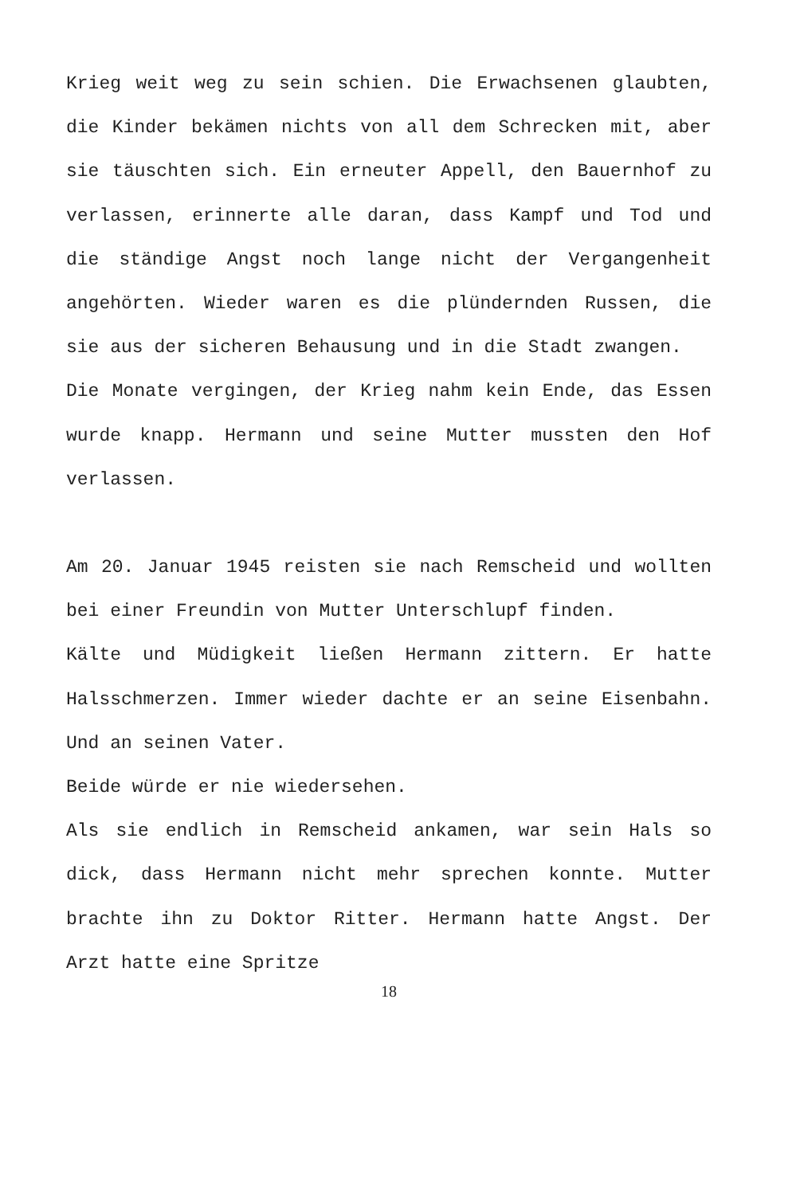Krieg weit weg zu sein schien. Die Erwachsenen glaubten, die Kinder bekämen nichts von all dem Schrecken mit, aber sie täuschten sich. Ein erneuter Appell, den Bauernhof zu verlassen, erinnerte alle daran, dass Kampf und Tod und die ständige Angst noch lange nicht der Vergangenheit angehörten. Wieder waren es die plündernden Russen, die sie aus der sicheren Behausung und in die Stadt zwangen.
Die Monate vergingen, der Krieg nahm kein Ende, das Essen wurde knapp. Hermann und seine Mutter mussten den Hof verlassen.
Am 20. Januar 1945 reisten sie nach Remscheid und wollten bei einer Freundin von Mutter Unterschlupf finden.
Kälte und Müdigkeit ließen Hermann zittern. Er hatte Halsschmerzen. Immer wieder dachte er an seine Eisenbahn. Und an seinen Vater.
Beide würde er nie wiedersehen.
Als sie endlich in Remscheid ankamen, war sein Hals so dick, dass Hermann nicht mehr sprechen konnte. Mutter brachte ihn zu Doktor Ritter. Hermann hatte Angst. Der Arzt hatte eine Spritze
18